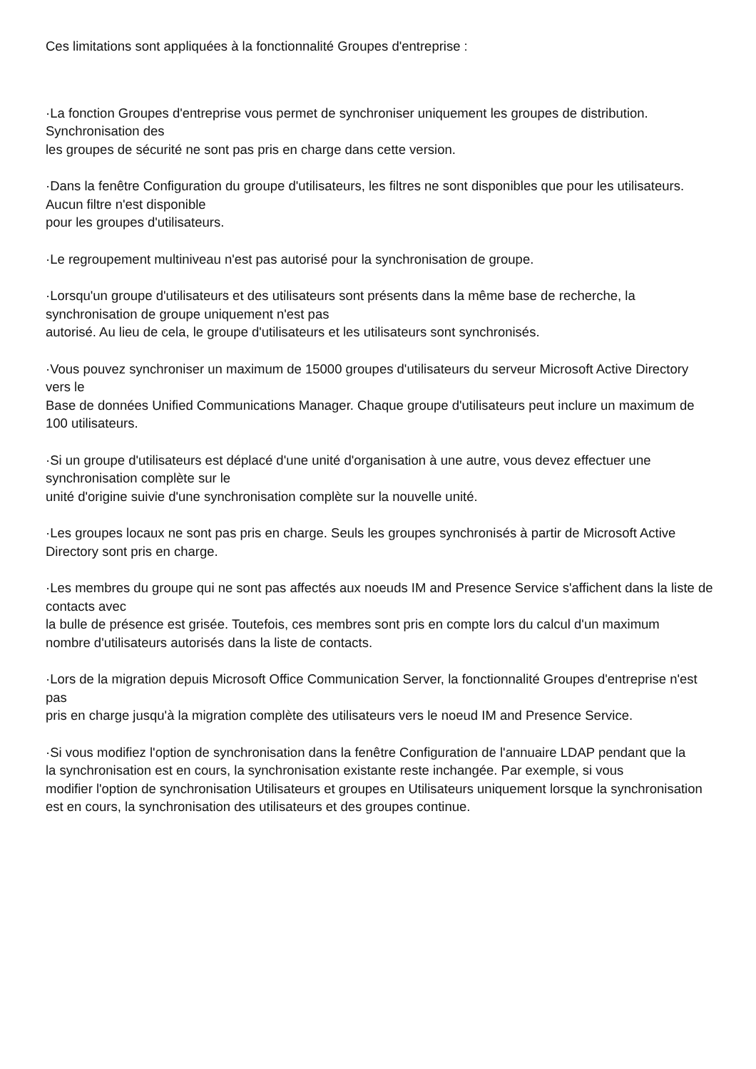Ces limitations sont appliquées à la fonctionnalité Groupes d'entreprise :
·La fonction Groupes d'entreprise vous permet de synchroniser uniquement les groupes de distribution. Synchronisation des
les groupes de sécurité ne sont pas pris en charge dans cette version.
·Dans la fenêtre Configuration du groupe d'utilisateurs, les filtres ne sont disponibles que pour les utilisateurs. Aucun filtre n'est disponible
pour les groupes d'utilisateurs.
·Le regroupement multiniveau n'est pas autorisé pour la synchronisation de groupe.
·Lorsqu'un groupe d'utilisateurs et des utilisateurs sont présents dans la même base de recherche, la synchronisation de groupe uniquement n'est pas
autorisé. Au lieu de cela, le groupe d'utilisateurs et les utilisateurs sont synchronisés.
·Vous pouvez synchroniser un maximum de 15000 groupes d'utilisateurs du serveur Microsoft Active Directory vers le
Base de données Unified Communications Manager. Chaque groupe d'utilisateurs peut inclure un maximum de 100 utilisateurs.
·Si un groupe d'utilisateurs est déplacé d'une unité d'organisation à une autre, vous devez effectuer une synchronisation complète sur le
unité d'origine suivie d'une synchronisation complète sur la nouvelle unité.
·Les groupes locaux ne sont pas pris en charge. Seuls les groupes synchronisés à partir de Microsoft Active Directory sont pris en charge.
·Les membres du groupe qui ne sont pas affectés aux noeuds IM and Presence Service s'affichent dans la liste de contacts avec
la bulle de présence est grisée. Toutefois, ces membres sont pris en compte lors du calcul d'un maximum
nombre d'utilisateurs autorisés dans la liste de contacts.
·Lors de la migration depuis Microsoft Office Communication Server, la fonctionnalité Groupes d'entreprise n'est pas
pris en charge jusqu'à la migration complète des utilisateurs vers le noeud IM and Presence Service.
·Si vous modifiez l'option de synchronisation dans la fenêtre Configuration de l'annuaire LDAP pendant que la
la synchronisation est en cours, la synchronisation existante reste inchangée. Par exemple, si vous
modifier l'option de synchronisation Utilisateurs et groupes en Utilisateurs uniquement lorsque la synchronisation
est en cours, la synchronisation des utilisateurs et des groupes continue.